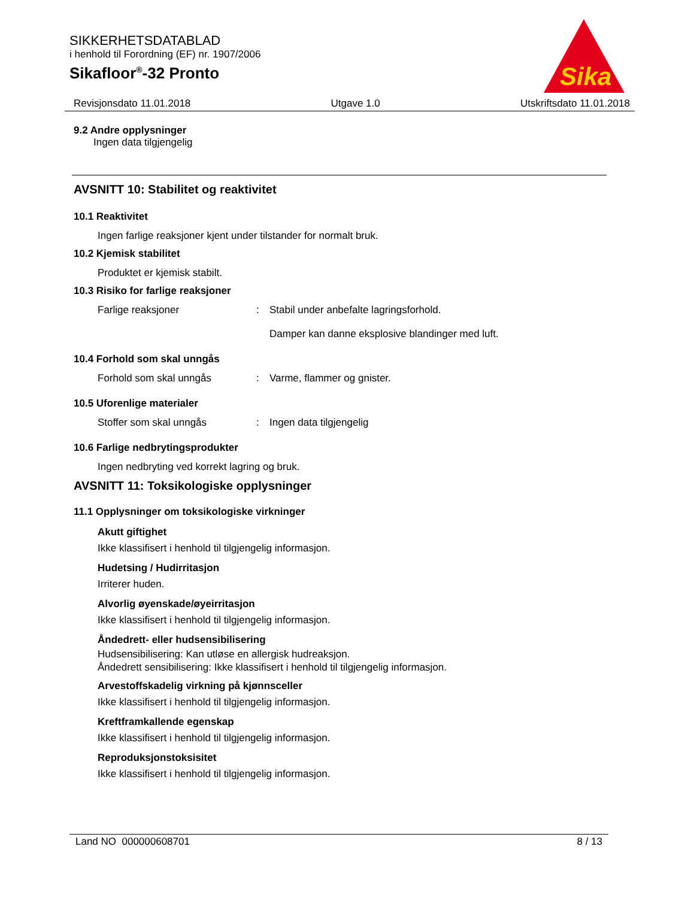SIKKERHETSDATABLAD
i henhold til Forordning (EF) nr. 1907/2006
Sikafloor<sup>®</sup>-32 Pronto
Sika
Revisjonsdato 11.01.2018 Utgave 1.0 Utskriftsdato 11.01.2018
9.2 Andre opplysninger
Ingen data tilgjengelig
AVSNITT 10: Stabilitet og reaktivitet
10.1 Reaktivitet
Ingen farlige reaksjoner kjent under tilstander for normalt bruk.
10.2 Kjemisk stabilitet
Produktet er kjemisk stabilt.
10.3 Risiko for farlige reaksjoner
Farlige reaksjoner: Stabil under anbefalte lagringsforhold.
Damper kan danne eksplosive blandinger med luft.
10.4 Forhold som skal unngås
Forhold som skal unngås: Varme, flammer og gnister.
10.5 Uforenlige materialer
Stoffer som skal unngås: Ingen data tilgjengelig
10.6 Farlige nedbrytingsprodukter
Ingen nedbryting ved korrekt lagring og bruk.
AVSNITT 11: Toksikologiske opplysninger
11.1 Opplysninger om toksikologiske virkninger
Akutt giftighet
Ikke klassifisert i henhold til tilgjengelig informasjon.
Hudetsing / Hudirritasjon
Irriterer huden.
Alvorlig øyenskade/øyeirritasjon
Ikke klassifisert i henhold til tilgjengelig informasjon.
Åndedrett- eller hudsensibilisering
Hudsensibilisering: Kan utløse en allergisk hudreaksjon.
Åndedrett sensibilisering: Ikke klassifisert i henhold til tilgjengelig informasjon.
Arvestoffskadelig virkning på kjønnsceller
Ikke klassifisert i henhold til tilgjengelig informasjon.
Kreftframkallende egenskap
Ikke klassifisert i henhold til tilgjengelig informasjon.
Reproduksjonstoksisitet
Ikke klassifisert i henhold til tilgjengelig informasjon.
Land NO 000000608701 8 / 13